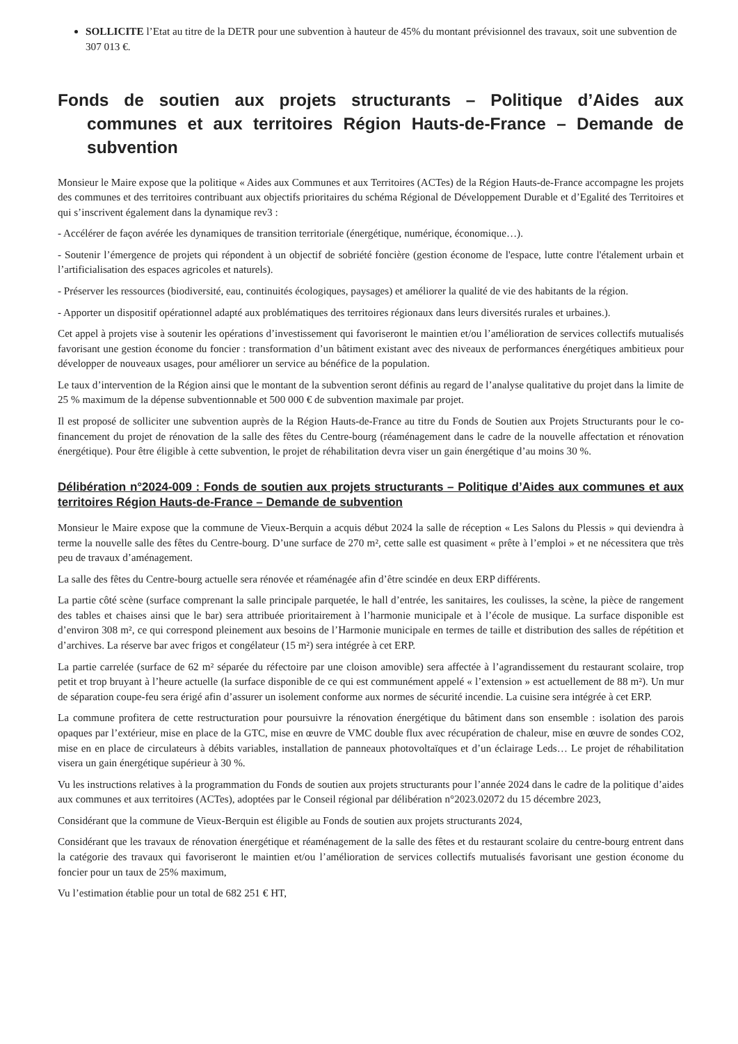SOLLICITE l’Etat au titre de la DETR pour une subvention à hauteur de 45% du montant prévisionnel des travaux, soit une subvention de 307 013 €.
Fonds de soutien aux projets structurants – Politique d’Aides aux communes et aux territoires Région Hauts-de-France – Demande de subvention
Monsieur le Maire expose que la politique « Aides aux Communes et aux Territoires (ACTes) de la Région Hauts-de-France accompagne les projets des communes et des territoires contribuant aux objectifs prioritaires du schéma Régional de Développement Durable et d’Egalité des Territoires et qui s’inscrivent également dans la dynamique rev3 :
- Accélérer de façon avérée les dynamiques de transition territoriale (énergétique, numérique, économique…).
- Soutenir l’émergence de projets qui répondent à un objectif de sobriété foncière (gestion économe de l'espace, lutte contre l'étalement urbain et l’artificialisation des espaces agricoles et naturels).
- Préserver les ressources (biodiversité, eau, continuités écologiques, paysages) et améliorer la qualité de vie des habitants de la région.
- Apporter un dispositif opérationnel adapté aux problématiques des territoires régionaux dans leurs diversités rurales et urbaines.).
Cet appel à projets vise à soutenir les opérations d’investissement qui favoriseront le maintien et/ou l’amélioration de services collectifs mutualisés favorisant une gestion économe du foncier : transformation d’un bâtiment existant avec des niveaux de performances énergétiques ambitieux pour développer de nouveaux usages, pour améliorer un service au bénéfice de la population.
Le taux d’intervention de la Région ainsi que le montant de la subvention seront définis au regard de l’analyse qualitative du projet dans la limite de 25 % maximum de la dépense subventionnable et 500 000 € de subvention maximale par projet.
Il est proposé de solliciter une subvention auprès de la Région Hauts-de-France au titre du Fonds de Soutien aux Projets Structurants pour le co-financement du projet de rénovation de la salle des fêtes du Centre-bourg (réaménagement dans le cadre de la nouvelle affectation et rénovation énergétique). Pour être éligible à cette subvention, le projet de réhabilitation devra viser un gain énergétique d’au moins 30 %.
Délibération n°2024-009 : Fonds de soutien aux projets structurants – Politique d’Aides aux communes et aux territoires Région Hauts-de-France – Demande de subvention
Monsieur le Maire expose que la commune de Vieux-Berquin a acquis début 2024 la salle de réception « Les Salons du Plessis » qui deviendra à terme la nouvelle salle des fêtes du Centre-bourg. D’une surface de 270 m², cette salle est quasiment « prête à l’emploi » et ne nécessitera que très peu de travaux d’aménagement.
La salle des fêtes du Centre-bourg actuelle sera rénovée et réaménagée afin d’être scindée en deux ERP différents.
La partie côté scène (surface comprenant la salle principale parquetée, le hall d’entrée, les sanitaires, les coulisses, la scène, la pièce de rangement des tables et chaises ainsi que le bar) sera attribuée prioritairement à l’harmonie municipale et à l’école de musique. La surface disponible est d’environ 308 m², ce qui correspond pleinement aux besoins de l’Harmonie municipale en termes de taille et distribution des salles de répétition et d’archives. La réserve bar avec frigos et congélateur (15 m²) sera intégrée à cet ERP.
La partie carrelée (surface de 62 m² séparée du réfectoire par une cloison amovible) sera affectée à l’agrandissement du restaurant scolaire, trop petit et trop bruyant à l’heure actuelle (la surface disponible de ce qui est communément appelé « l’extension » est actuellement de 88 m²). Un mur de séparation coupe-feu sera érigé afin d’assurer un isolement conforme aux normes de sécurité incendie. La cuisine sera intégrée à cet ERP.
La commune profitera de cette restructuration pour poursuivre la rénovation énergétique du bâtiment dans son ensemble : isolation des parois opaques par l’extérieur, mise en place de la GTC, mise en œuvre de VMC double flux avec récupération de chaleur, mise en œuvre de sondes CO2, mise en en place de circulateurs à débits variables, installation de panneaux photovoltaïques et d’un éclairage Leds… Le projet de réhabilitation visera un gain énergétique supérieur à 30 %.
Vu les instructions relatives à la programmation du Fonds de soutien aux projets structurants pour l’année 2024 dans le cadre de la politique d’aides aux communes et aux territoires (ACTes), adoptées par le Conseil régional par délibération n°2023.02072 du 15 décembre 2023,
Considérant que la commune de Vieux-Berquin est éligible au Fonds de soutien aux projets structurants 2024,
Considérant que les travaux de rénovation énergétique et réaménagement de la salle des fêtes et du restaurant scolaire du centre-bourg entrent dans la catégorie des travaux qui favoriseront le maintien et/ou l’amélioration de services collectifs mutualisés favorisant une gestion économe du foncier pour un taux de 25% maximum,
Vu l’estimation établie pour un total de 682 251 € HT,